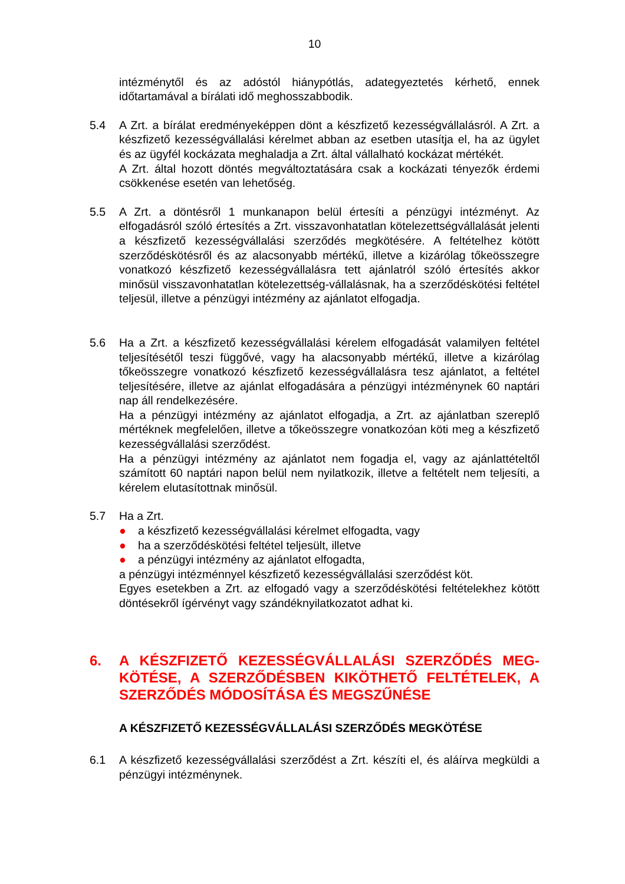10
intézménytől és az adóstól hiánypótlás, adategyeztetés kérhető, ennek időtartamával a bírálati idő meghosszabbodik.
5.4 A Zrt. a bírálat eredményeképpen dönt a készfizető kezességvállalásról. A Zrt. a készfizető kezességvállalási kérelmet abban az esetben utasítja el, ha az ügylet és az ügyfél kockázata meghaladja a Zrt. által vállalható kockázat mértékét.
A Zrt. által hozott döntés megváltoztatására csak a kockázati tényezők érdemi csökkenése esetén van lehetőség.
5.5 A Zrt. a döntésről 1 munkanapon belül értesíti a pénzügyi intézményt. Az elfogadásról szóló értesítés a Zrt. visszavonhatatlan kötelezettségvállalását jelenti a készfizető kezességvállalási szerződés megkötésére. A feltételhez kötött szerződéskötésről és az alacsonyabb mértékű, illetve a kizárólag tőkeösszegre vonatkozó készfizető kezességvállalásra tett ajánlatról szóló értesítés akkor minősül visszavonhatatlan kötelezettség-vállalásnak, ha a szerződéskötési feltétel teljesül, illetve a pénzügyi intézmény az ajánlatot elfogadja.
5.6 Ha a Zrt. a készfizető kezességvállalási kérelem elfogadását valamilyen feltétel teljesítésétől teszi függővé, vagy ha alacsonyabb mértékű, illetve a kizárólag tőkeösszegre vonatkozó készfizető kezességvállalásra tesz ajánlatot, a feltétel teljesítésére, illetve az ajánlat elfogadására a pénzügyi intézménynek 60 naptári nap áll rendelkezésére.
Ha a pénzügyi intézmény az ajánlatot elfogadja, a Zrt. az ajánlatban szereplő mértéknek megfelelően, illetve a tőkeösszegre vonatkozóan köti meg a készfizető kezességvállalási szerződést.
Ha a pénzügyi intézmény az ajánlatot nem fogadja el, vagy az ajánlattételtől számított 60 naptári napon belül nem nyilatkozik, illetve a feltételt nem teljesíti, a kérelem elutasítottnak minősül.
5.7 Ha a Zrt.
● a készfizető kezességvállalási kérelmet elfogadta, vagy
● ha a szerződéskötési feltétel teljesült, illetve
● a pénzügyi intézmény az ajánlatot elfogadta,
a pénzügyi intézménnyel készfizető kezességvállalási szerződést köt.
Egyes esetekben a Zrt. az elfogadó vagy a szerződéskötési feltételekhez kötött döntésekről ígérvényt vagy szándéknyilatkozatot adhat ki.
6. A KÉSZFIZETŐ KEZESSÉGVÁLLALÁSI SZERZŐDÉS MEG-KÖTÉSE, A SZERZŐDÉSBEN KIKÖTHETŐ FELTÉTELEK, A SZERZŐDÉS MÓDOSÍTÁSA ÉS MEGSZŰNÉSE
A KÉSZFIZETŐ KEZESSÉGVÁLLALÁSI SZERZŐDÉS MEGKÖTÉSE
6.1 A készfizető kezességvállalási szerződést a Zrt. készíti el, és aláírva megküldi a pénzügyi intézménynek.